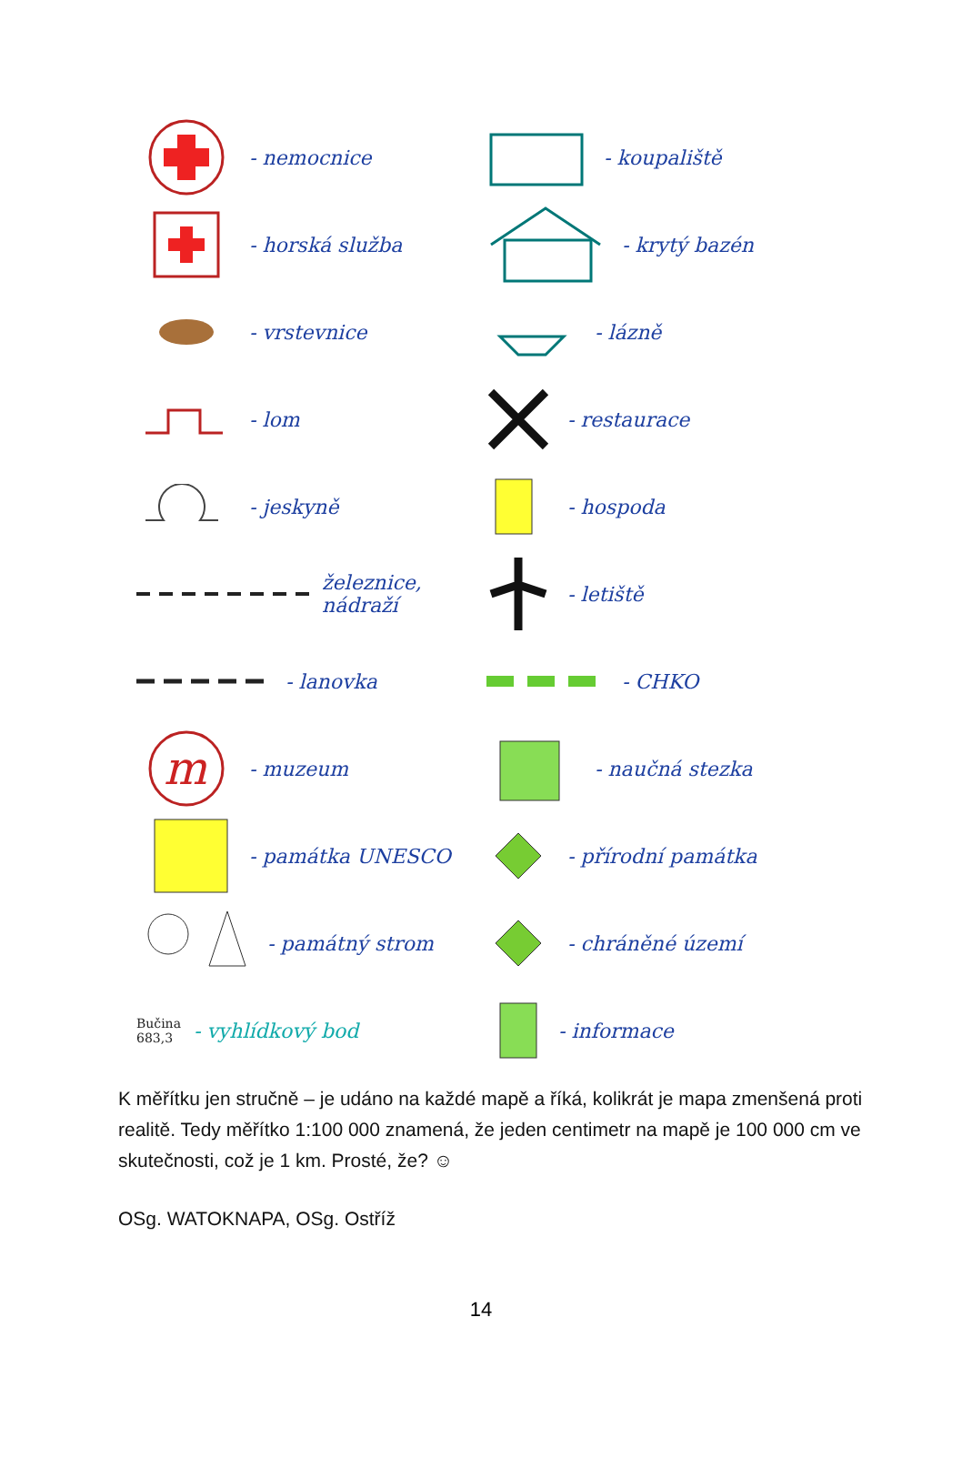- nemocnice
- horská služba
- vrstevnice
- lom
- jeskyně
železnice, nádraží
- lanovka
m
- muzeum
- památka UNESCO
- památný strom
Bučina
683,3 - vyhlídkový bod
- koupaliště
- krytý bazén
- lázně
- restaurace
- hospoda
- letiště
- CHKO
- naučná stezka
- přírodní památka
- chráněné území
- informace
K měřítku jen stručně – je udáno na každé mapě a říká, kolikrát je mapa zmenšená proti realitě. Tedy měřítko 1:100 000 znamená, že jeden centimetr na mapě je 100 000 cm ve skutečnosti, což je 1 km. Prosté, že? ☺
OSg. WATOKNAPA, OSg. Ostříž
14